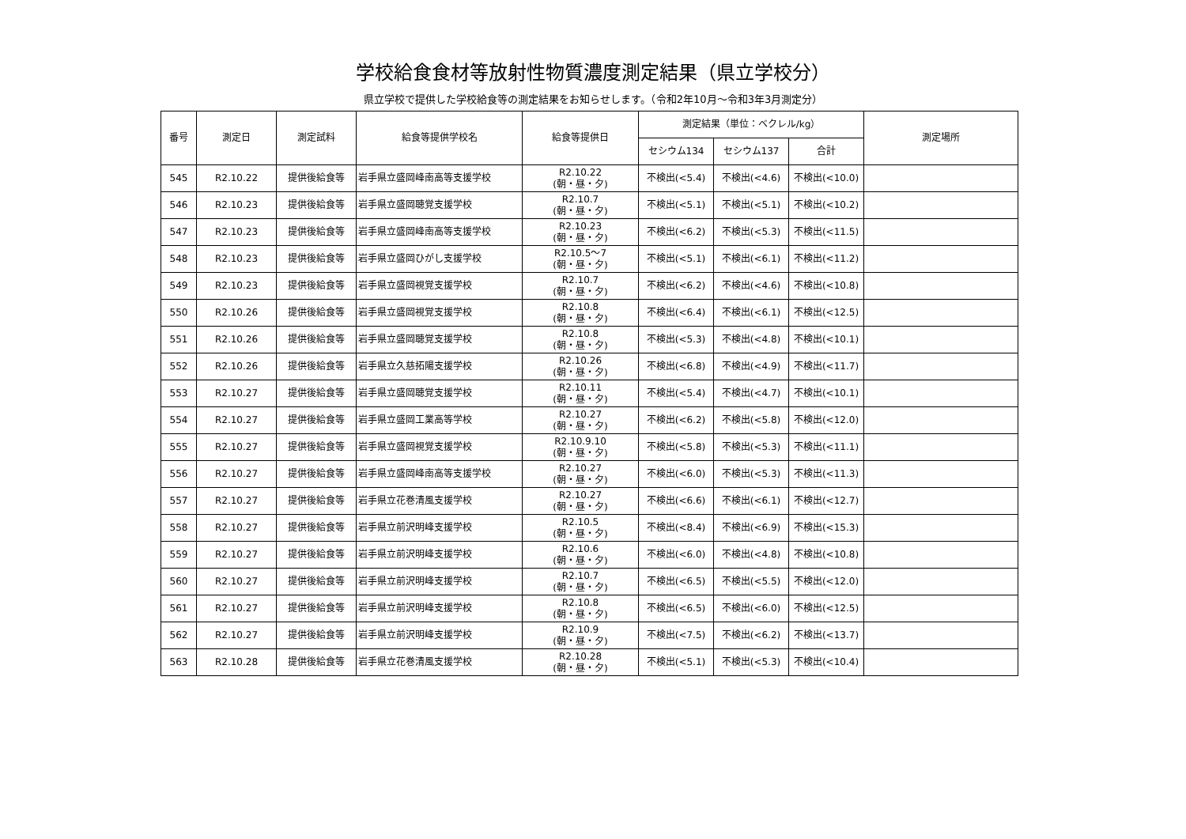学校給食食材等放射性物質濃度測定結果（県立学校分）
県立学校で提供した学校給食等の測定結果をお知らせします。（令和2年10月～令和3年3月測定分）
| 番号 | 測定日 | 測定試料 | 給食等提供学校名 | 給食等提供日 | 測定結果（単位：ベクレル/kg） | | | 測定場所 |
| --- | --- | --- | --- | --- | --- | --- | --- | --- |
| | | | | | セシウム134 | セシウム137 | 合計 | |
| 545 | R2.10.22 | 提供後給食等 | 岩手県立盛岡峰南高等支援学校 | R2.10.22 (朝・昼・夕) | 不検出(<5.4) | 不検出(<4.6) | 不検出(<10.0) | |
| 546 | R2.10.23 | 提供後給食等 | 岩手県立盛岡聴覚支援学校 | R2.10.7 (朝・昼・夕) | 不検出(<5.1) | 不検出(<5.1) | 不検出(<10.2) | |
| 547 | R2.10.23 | 提供後給食等 | 岩手県立盛岡峰南高等支援学校 | R2.10.23 (朝・昼・夕) | 不検出(<6.2) | 不検出(<5.3) | 不検出(<11.5) | |
| 548 | R2.10.23 | 提供後給食等 | 岩手県立盛岡ひがし支援学校 | R2.10.5～7 (朝・昼・夕) | 不検出(<5.1) | 不検出(<6.1) | 不検出(<11.2) | |
| 549 | R2.10.23 | 提供後給食等 | 岩手県立盛岡視覚支援学校 | R2.10.7 (朝・昼・夕) | 不検出(<6.2) | 不検出(<4.6) | 不検出(<10.8) | |
| 550 | R2.10.26 | 提供後給食等 | 岩手県立盛岡視覚支援学校 | R2.10.8 (朝・昼・夕) | 不検出(<6.4) | 不検出(<6.1) | 不検出(<12.5) | |
| 551 | R2.10.26 | 提供後給食等 | 岩手県立盛岡聴覚支援学校 | R2.10.8 (朝・昼・夕) | 不検出(<5.3) | 不検出(<4.8) | 不検出(<10.1) | |
| 552 | R2.10.26 | 提供後給食等 | 岩手県立久慈拓陽支援学校 | R2.10.26 (朝・昼・夕) | 不検出(<6.8) | 不検出(<4.9) | 不検出(<11.7) | |
| 553 | R2.10.27 | 提供後給食等 | 岩手県立盛岡聴覚支援学校 | R2.10.11 (朝・昼・夕) | 不検出(<5.4) | 不検出(<4.7) | 不検出(<10.1) | |
| 554 | R2.10.27 | 提供後給食等 | 岩手県立盛岡工業高等学校 | R2.10.27 (朝・昼・夕) | 不検出(<6.2) | 不検出(<5.8) | 不検出(<12.0) | |
| 555 | R2.10.27 | 提供後給食等 | 岩手県立盛岡視覚支援学校 | R2.10.9.10 (朝・昼・夕) | 不検出(<5.8) | 不検出(<5.3) | 不検出(<11.1) | |
| 556 | R2.10.27 | 提供後給食等 | 岩手県立盛岡峰南高等支援学校 | R2.10.27 (朝・昼・夕) | 不検出(<6.0) | 不検出(<5.3) | 不検出(<11.3) | |
| 557 | R2.10.27 | 提供後給食等 | 岩手県立花巻清風支援学校 | R2.10.27 (朝・昼・夕) | 不検出(<6.6) | 不検出(<6.1) | 不検出(<12.7) | |
| 558 | R2.10.27 | 提供後給食等 | 岩手県立前沢明峰支援学校 | R2.10.5 (朝・昼・夕) | 不検出(<8.4) | 不検出(<6.9) | 不検出(<15.3) | |
| 559 | R2.10.27 | 提供後給食等 | 岩手県立前沢明峰支援学校 | R2.10.6 (朝・昼・夕) | 不検出(<6.0) | 不検出(<4.8) | 不検出(<10.8) | |
| 560 | R2.10.27 | 提供後給食等 | 岩手県立前沢明峰支援学校 | R2.10.7 (朝・昼・夕) | 不検出(<6.5) | 不検出(<5.5) | 不検出(<12.0) | |
| 561 | R2.10.27 | 提供後給食等 | 岩手県立前沢明峰支援学校 | R2.10.8 (朝・昼・夕) | 不検出(<6.5) | 不検出(<6.0) | 不検出(<12.5) | |
| 562 | R2.10.27 | 提供後給食等 | 岩手県立前沢明峰支援学校 | R2.10.9 (朝・昼・夕) | 不検出(<7.5) | 不検出(<6.2) | 不検出(<13.7) | |
| 563 | R2.10.28 | 提供後給食等 | 岩手県立花巻清風支援学校 | R2.10.28 (朝・昼・夕) | 不検出(<5.1) | 不検出(<5.3) | 不検出(<10.4) | |